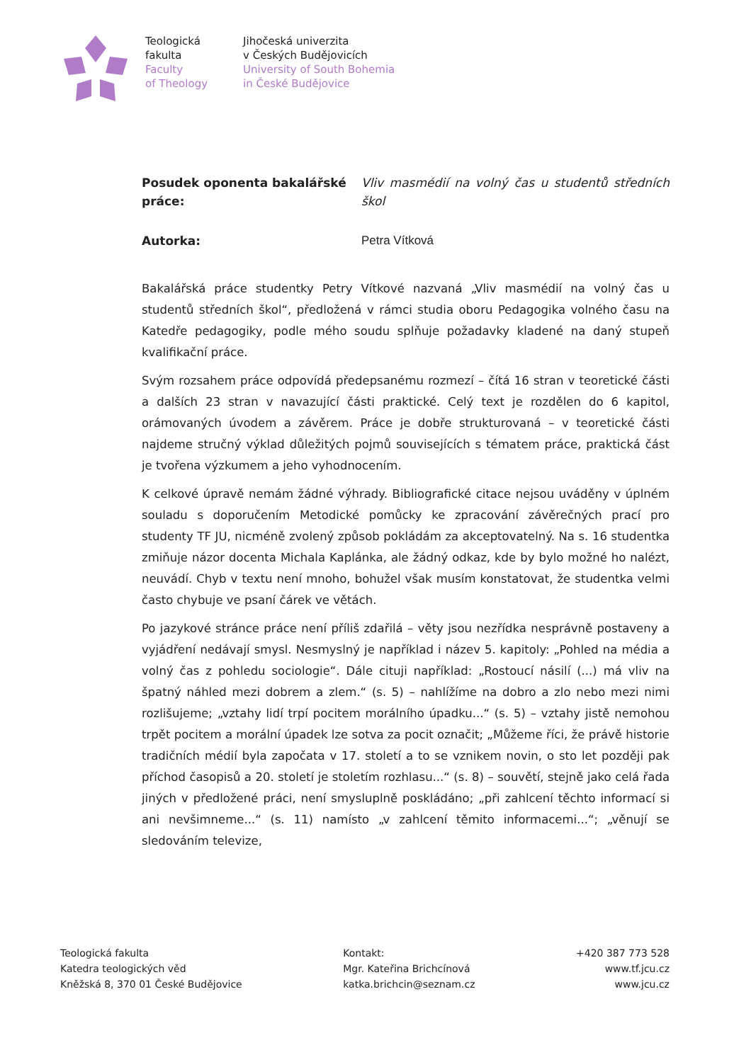Teologická
fakulta
Faculty
of Theology
Jihočeská univerzita
v Českých Budějovicích
University of South Bohemia
in České Budějovice
Posudek oponenta bakalářské práce:
Vliv masmédií na volný čas u studentů středních škol
Autorka: Petra Vítková
Bakalářská práce studentky Petry Vítkové nazvaná „Vliv masmédií na volný čas u studentů středních škol“, předložená v rámci studia oboru Pedagogika volného času na Katedře pedagogiky, podle mého soudu splňuje požadavky kladené na daný stupeň kvalifikační práce.
Svým rozsahem práce odpovídá předepsanému rozmezí – čítá 16 stran v teoretické části a dalších 23 stran v navazující části praktické. Celý text je rozdělen do 6 kapitol, orámovaných úvodem a závěrem. Práce je dobře strukturovaná – v teoretické části najdeme stručný výklad důležitých pojmů souvisejících s tématem práce, praktická část je tvořena výzkumem a jeho vyhodnocením.
K celkové úpravě nemám žádné výhrady. Bibliografické citace nejsou uváděny v úplném souladu s doporučením Metodické pomůcky ke zpracování závěrečných prací pro studenty TF JU, nicméně zvolený způsob pokládám za akceptovatelný. Na s. 16 studentka zmiňuje názor docenta Michala Kaplánka, ale žádný odkaz, kde by bylo možné ho nalézt, neuvádí. Chyb v textu není mnoho, bohužel však musím konstatovat, že studentka velmi často chybuje ve psaní čárek ve větách.
Po jazykové stránce práce není příliš zdařilá – věty jsou nezřídka nesprávně postaveny a vyjádření nedávají smysl. Nesmyslný je například i název 5. kapitoly: „Pohled na média a volný čas z pohledu sociologie“. Dále cituji například: „Rostoucí násilí (...) má vliv na špatný náhled mezi dobrem a zlem.“ (s. 5) – nahlížíme na dobro a zlo nebo mezi nimi rozlišujeme; „vztahy lidí trpí pocitem morálního úpadku...“ (s. 5) – vztahy jistě nemohou trpět pocitem a morální úpadek lze sotva za pocit označit; „Můžeme říci, že právě historie tradičních médií byla započata v 17. století a to se vznikem novin, o sto let později pak příchod časopisů a 20. století je stoletím rozhlasu...“ (s. 8) – souvětí, stejně jako celá řada jiných v předložené práci, není smysluplně poskládáno; „při zahlcení těchto informací si ani nevšimneme...“ (s. 11) namísto „v zahlcení těmito informacemi...“; „věnují se sledováním televize,
Teologická fakulta
Katedra teologických věd
Kněžská 8, 370 01 České Budějovice
Kontakt:
Mgr. Kateřina Brichcínová
katka.brichcin@seznam.cz
+420 387 773 528
www.tf.jcu.cz
www.jcu.cz